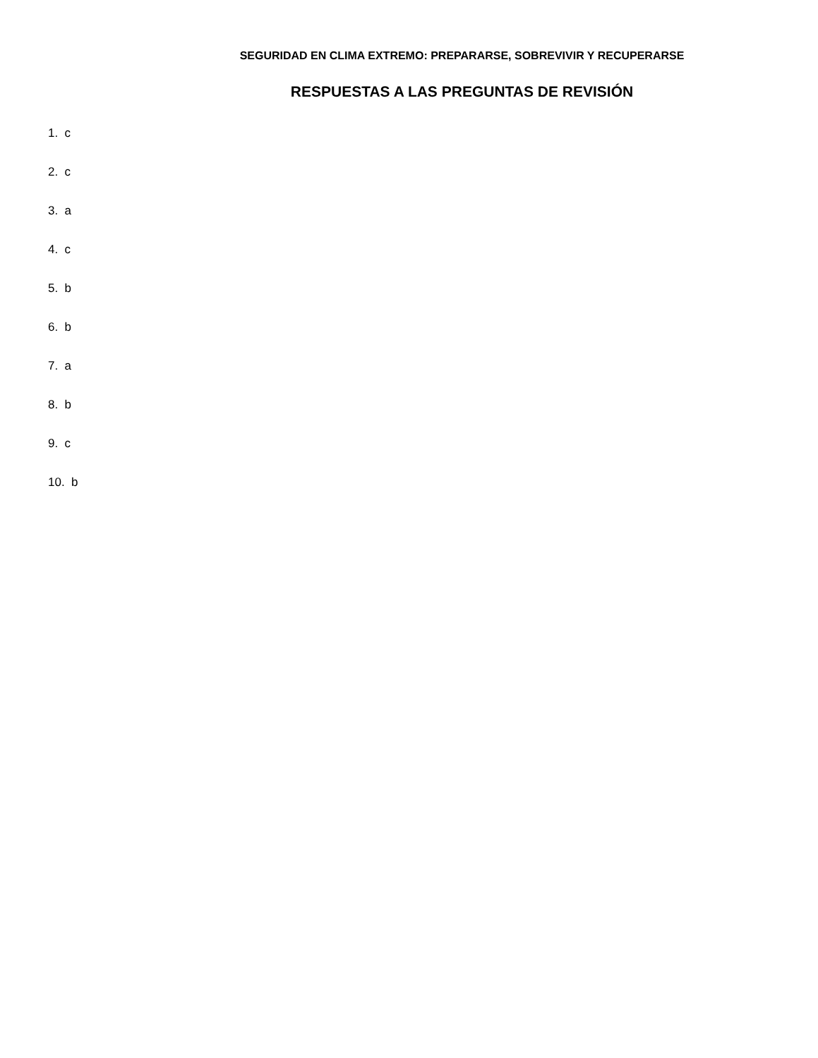SEGURIDAD EN CLIMA EXTREMO: PREPARARSE, SOBREVIVIR Y RECUPERARSE
RESPUESTAS A LAS PREGUNTAS DE REVISIÓN
1. c
2. c
3. a
4. c
5. b
6. b
7. a
8. b
9. c
10. b